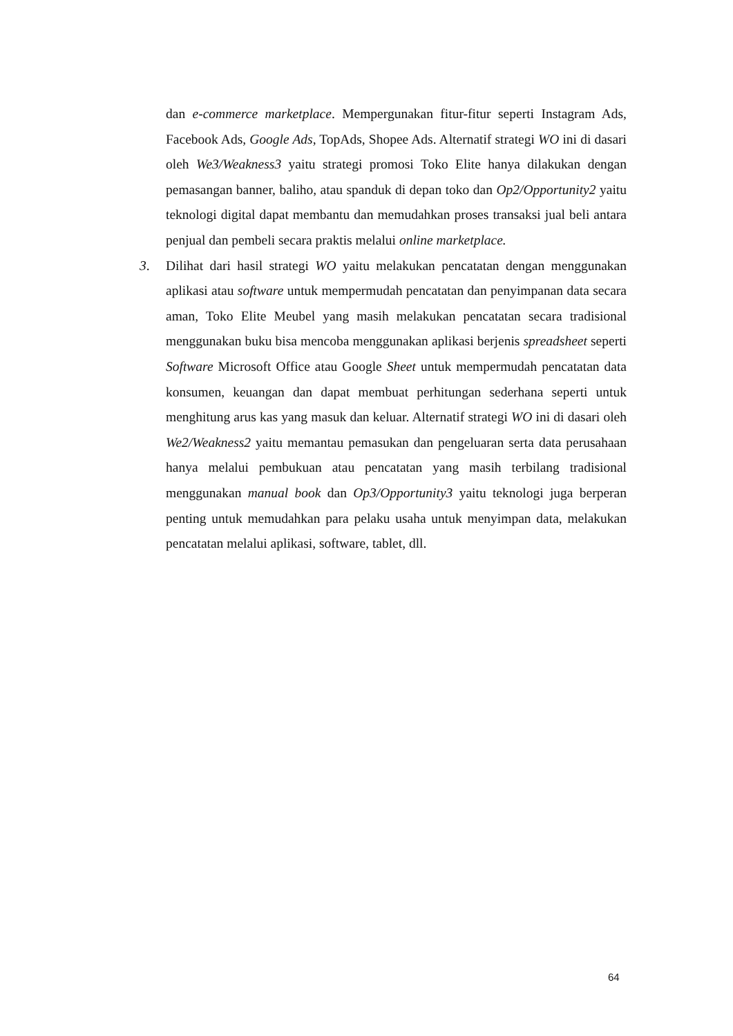dan e-commerce marketplace. Mempergunakan fitur-fitur seperti Instagram Ads, Facebook Ads, Google Ads, TopAds, Shopee Ads. Alternatif strategi WO ini di dasari oleh We3/Weakness3 yaitu strategi promosi Toko Elite hanya dilakukan dengan pemasangan banner, baliho, atau spanduk di depan toko dan Op2/Opportunity2 yaitu teknologi digital dapat membantu dan memudahkan proses transaksi jual beli antara penjual dan pembeli secara praktis melalui online marketplace.
3. Dilihat dari hasil strategi WO yaitu melakukan pencatatan dengan menggunakan aplikasi atau software untuk mempermudah pencatatan dan penyimpanan data secara aman, Toko Elite Meubel yang masih melakukan pencatatan secara tradisional menggunakan buku bisa mencoba menggunakan aplikasi berjenis spreadsheet seperti Software Microsoft Office atau Google Sheet untuk mempermudah pencatatan data konsumen, keuangan dan dapat membuat perhitungan sederhana seperti untuk menghitung arus kas yang masuk dan keluar. Alternatif strategi WO ini di dasari oleh We2/Weakness2 yaitu memantau pemasukan dan pengeluaran serta data perusahaan hanya melalui pembukuan atau pencatatan yang masih terbilang tradisional menggunakan manual book dan Op3/Opportunity3 yaitu teknologi juga berperan penting untuk memudahkan para pelaku usaha untuk menyimpan data, melakukan pencatatan melalui aplikasi, software, tablet, dll.
64